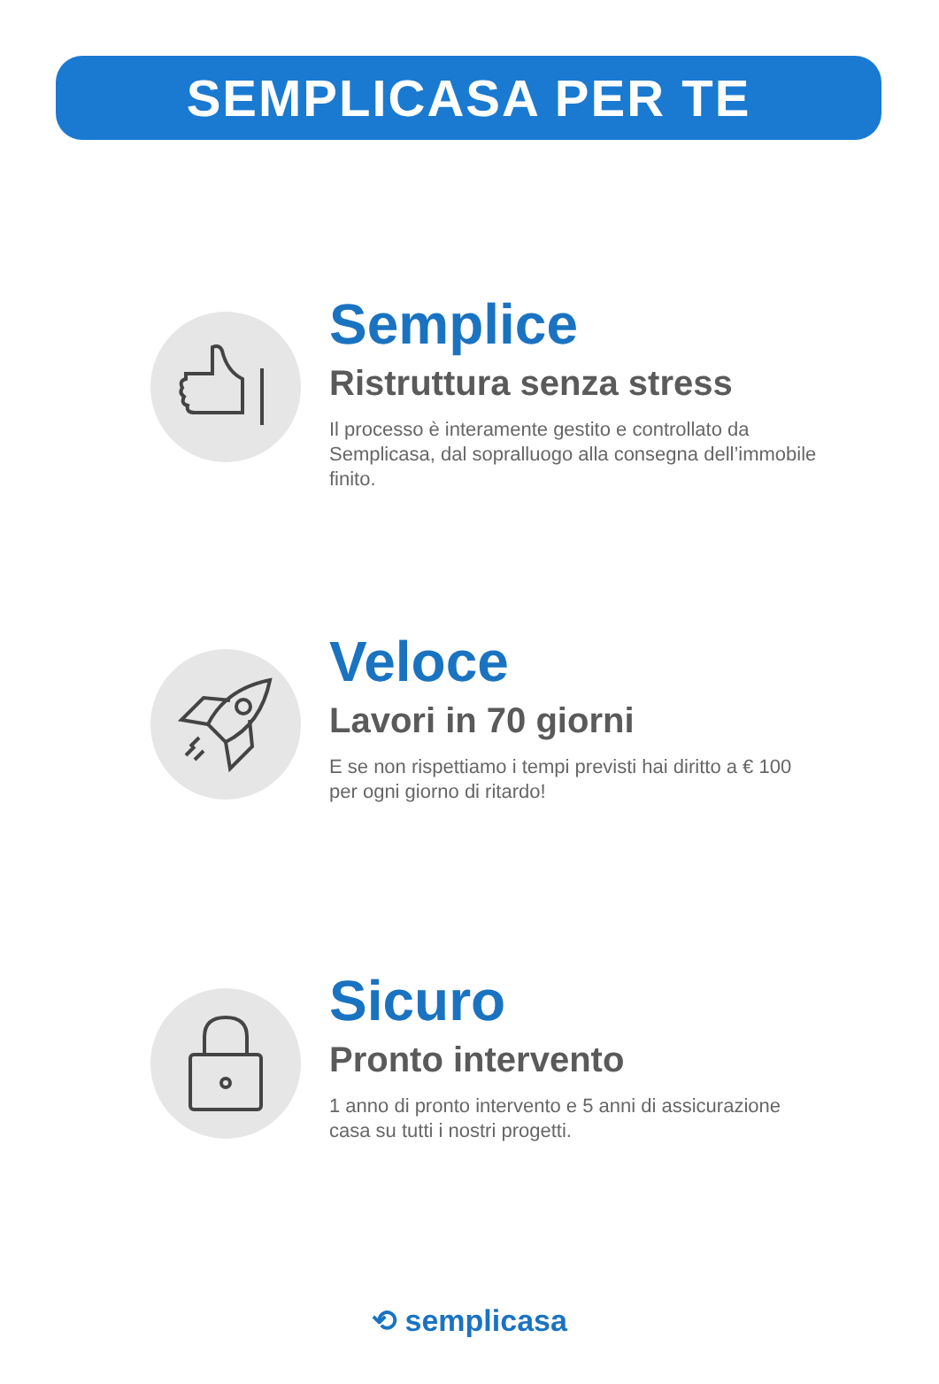SEMPLICASA PER TE
Semplice
Ristruttura senza stress
Il processo è interamente gestito e controllato da Semplicasa, dal sopralluogo alla consegna dell’immobile finito.
Veloce
Lavori in 70 giorni
E se non rispettiamo i tempi previsti hai diritto a € 100 per ogni giorno di ritardo!
Sicuro
Pronto intervento
1 anno di pronto intervento e 5 anni di assicurazione casa su tutti i nostri progetti.
⟲ semplicasa